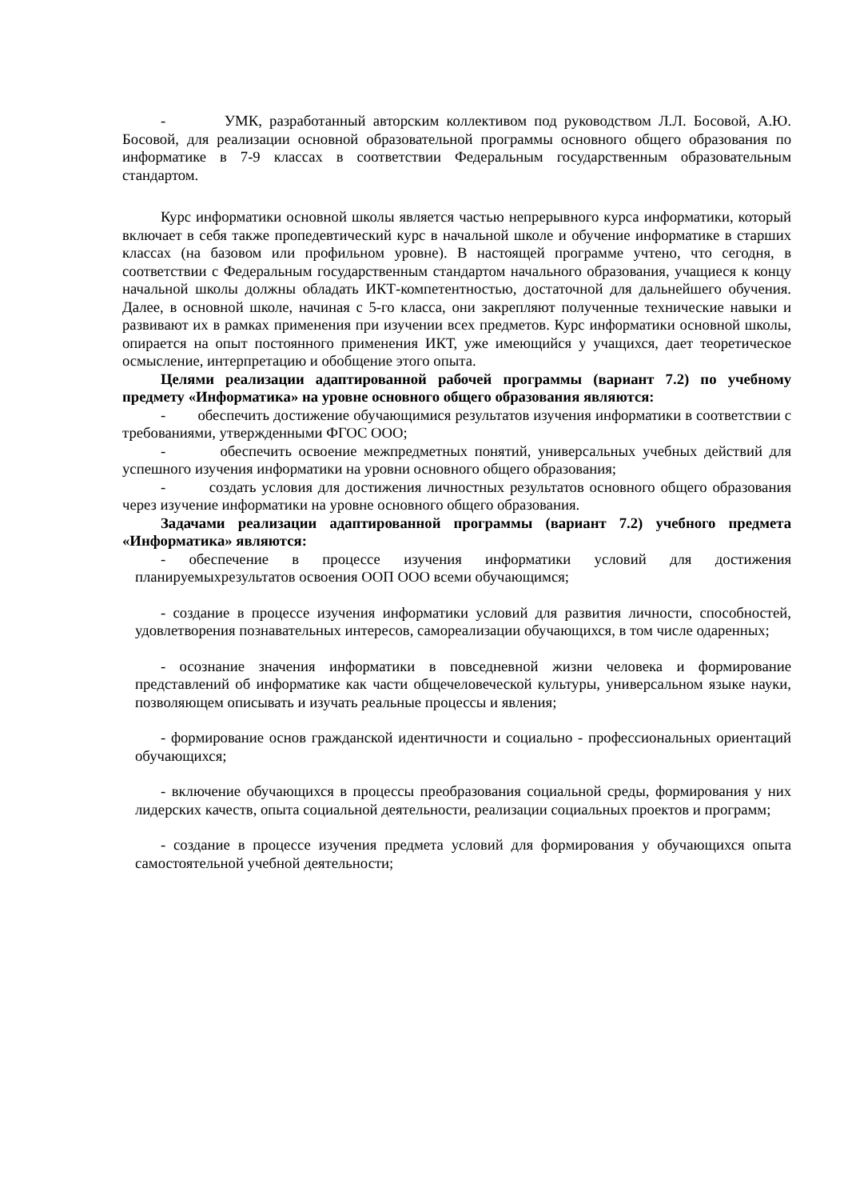- УМК, разработанный авторским коллективом под руководством Л.Л. Босовой, А.Ю. Босовой, для реализации основной образовательной программы основного общего образования по информатике в 7-9 классах в соответствии Федеральным государственным образовательным стандартом.
Курс информатики основной школы является частью непрерывного курса информатики, который включает в себя также пропедевтический курс в начальной школе и обучение информатике в старших классах (на базовом или профильном уровне). В настоящей программе учтено, что сегодня, в соответствии с Федеральным государственным стандартом начального образования, учащиеся к концу начальной школы должны обладать ИКТ-компетентностью, достаточной для дальнейшего обучения. Далее, в основной школе, начиная с 5-го класса, они закрепляют полученные технические навыки и развивают их в рамках применения при изучении всех предметов. Курс информатики основной школы, опирается на опыт постоянного применения ИКТ, уже имеющийся у учащихся, дает теоретическое осмысление, интерпретацию и обобщение этого опыта.
Целями реализации адаптированной рабочей программы (вариант 7.2) по учебному предмету «Информатика» на уровне основного общего образования являются:
- обеспечить достижение обучающимися результатов изучения информатики в соответствии с требованиями, утвержденными ФГОС ООО;
- обеспечить освоение межпредметных понятий, универсальных учебных действий для успешного изучения информатики на уровни основного общего образования;
- создать условия для достижения личностных результатов основного общего образования через изучение информатики на уровне основного общего образования.
Задачами реализации адаптированной программы (вариант 7.2) учебного предмета «Информатика» являются:
- обеспечение в процессе изучения информатики условий для достижения планируемыхрезультатов освоения ООП ООО всеми обучающимся;
- создание в процессе изучения информатики условий для развития личности, способностей, удовлетворения познавательных интересов, самореализации обучающихся, в том числе одаренных;
- осознание значения информатики в повседневной жизни человека и формирование представлений об информатике как части общечеловеческой культуры, универсальном языке науки, позволяющем описывать и изучать реальные процессы и явления;
- формирование основ гражданской идентичности и социально - профессиональных ориентаций обучающихся;
- включение обучающихся в процессы преобразования социальной среды, формирования у них лидерских качеств, опыта социальной деятельности, реализации социальных проектов и программ;
- создание в процессе изучения предмета условий для формирования у обучающихся опыта самостоятельной учебной деятельности;